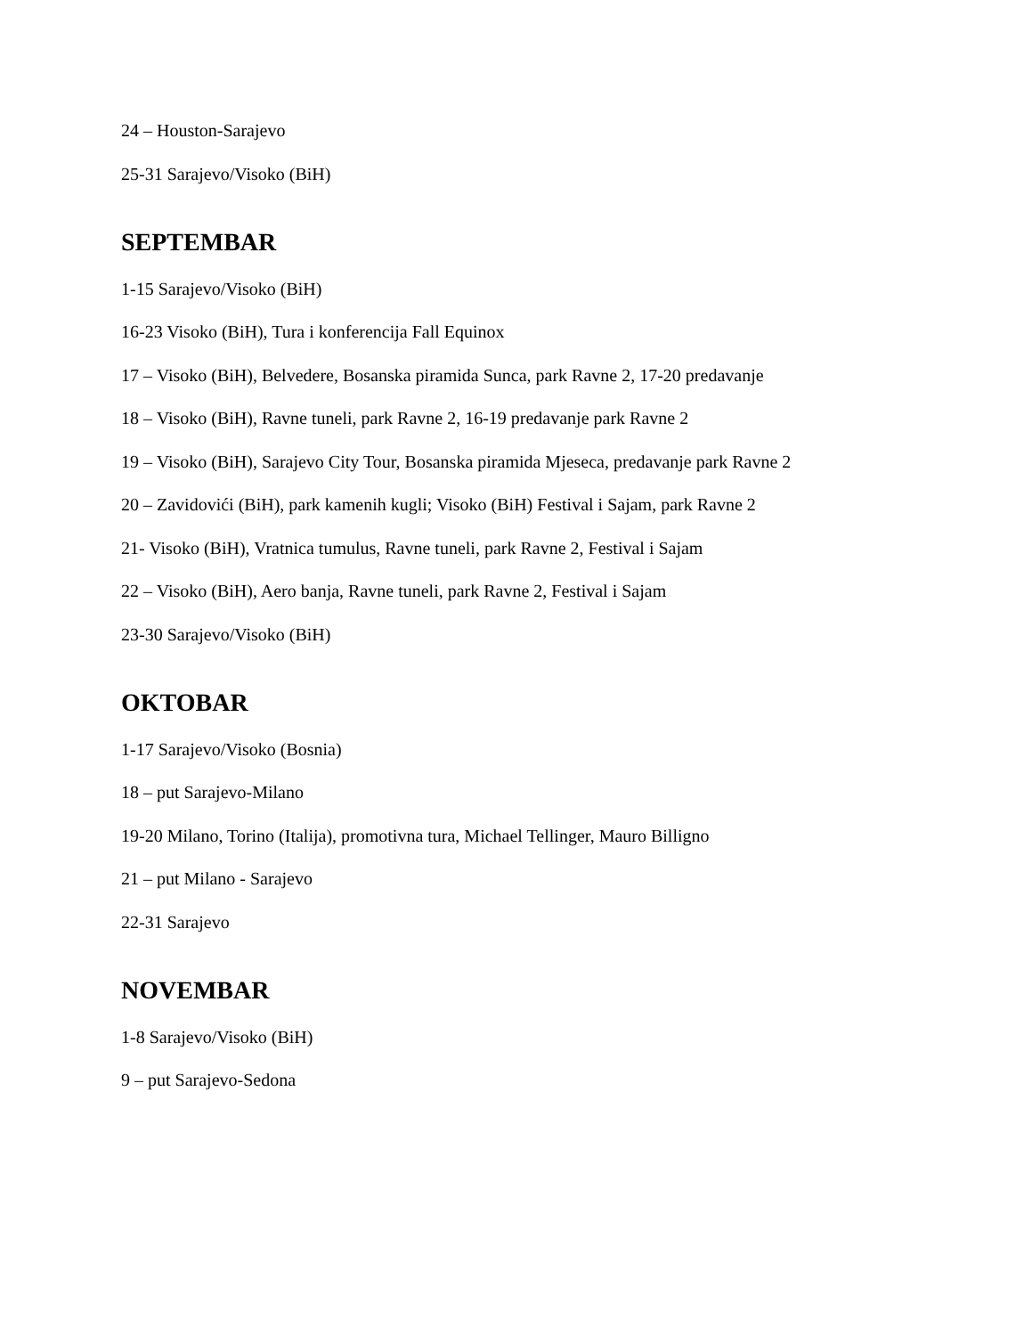24 – Houston-Sarajevo
25-31 Sarajevo/Visoko (BiH)
SEPTEMBAR
1-15 Sarajevo/Visoko (BiH)
16-23 Visoko (BiH), Tura i konferencija Fall Equinox
17 – Visoko (BiH), Belvedere, Bosanska piramida Sunca, park Ravne 2, 17-20 predavanje
18 – Visoko (BiH), Ravne tuneli, park Ravne 2, 16-19 predavanje park Ravne 2
19 – Visoko (BiH), Sarajevo City Tour, Bosanska piramida Mjeseca, predavanje park Ravne 2
20 – Zavidovići (BiH), park kamenih kugli; Visoko (BiH) Festival i Sajam, park Ravne 2
21- Visoko (BiH), Vratnica tumulus, Ravne tuneli, park Ravne 2, Festival i Sajam
22 – Visoko (BiH), Aero banja, Ravne tuneli, park Ravne 2, Festival i Sajam
23-30 Sarajevo/Visoko (BiH)
OKTOBAR
1-17 Sarajevo/Visoko (Bosnia)
18 – put Sarajevo-Milano
19-20 Milano, Torino (Italija), promotivna tura, Michael Tellinger, Mauro Billigno
21 – put Milano - Sarajevo
22-31 Sarajevo
NOVEMBAR
1-8 Sarajevo/Visoko (BiH)
9 – put Sarajevo-Sedona